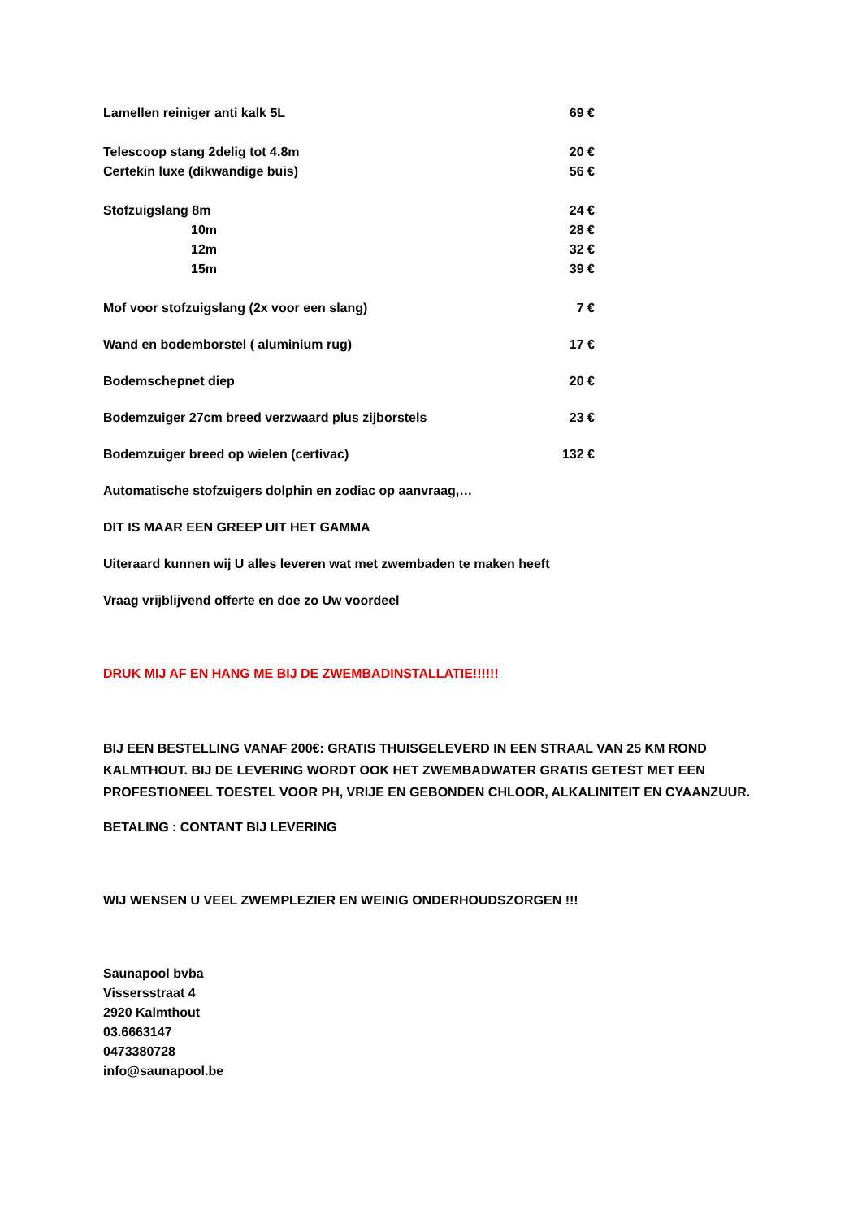Lamellen reiniger anti kalk 5L 69 €
Telescoop stang 2delig tot 4.8m 20 €
Certekin luxe (dikwandige buis) 56 €
Stofzuigslang 8m 24 €
10m 28 €
12m 32 €
15m 39 €
Mof voor stofzuigslang (2x voor een slang) 7 €
Wand en bodemborstel ( aluminium rug) 17 €
Bodemschepnet diep 20 €
Bodemzuiger 27cm breed verzwaard plus zijborstels 23 €
Bodemzuiger breed op wielen (certivac) 132 €
Automatische stofzuigers dolphin en zodiac op aanvraag,…
DIT IS MAAR EEN GREEP UIT HET GAMMA
Uiteraard kunnen wij U alles leveren wat met zwembaden te maken heeft
Vraag vrijblijvend offerte en doe zo Uw voordeel
DRUK MIJ AF EN HANG ME BIJ DE ZWEMBADINSTALLATIE!!!!!!
BIJ EEN BESTELLING VANAF 200€: GRATIS THUISGELEVERD IN EEN STRAAL VAN 25 KM ROND KALMTHOUT. BIJ DE LEVERING WORDT OOK HET ZWEMBADWATER GRATIS GETEST MET EEN PROFESTIONEEL TOESTEL VOOR PH, VRIJE EN GEBONDEN CHLOOR, ALKALINITEIT EN CYAANZUUR.
BETALING : CONTANT BIJ LEVERING
WIJ WENSEN U VEEL ZWEMPLEZIER EN WEINIG ONDERHOUDSZORGEN !!!
Saunapool bvba
Vissersstraat 4
2920 Kalmthout
03.6663147
0473380728
info@saunapool.be